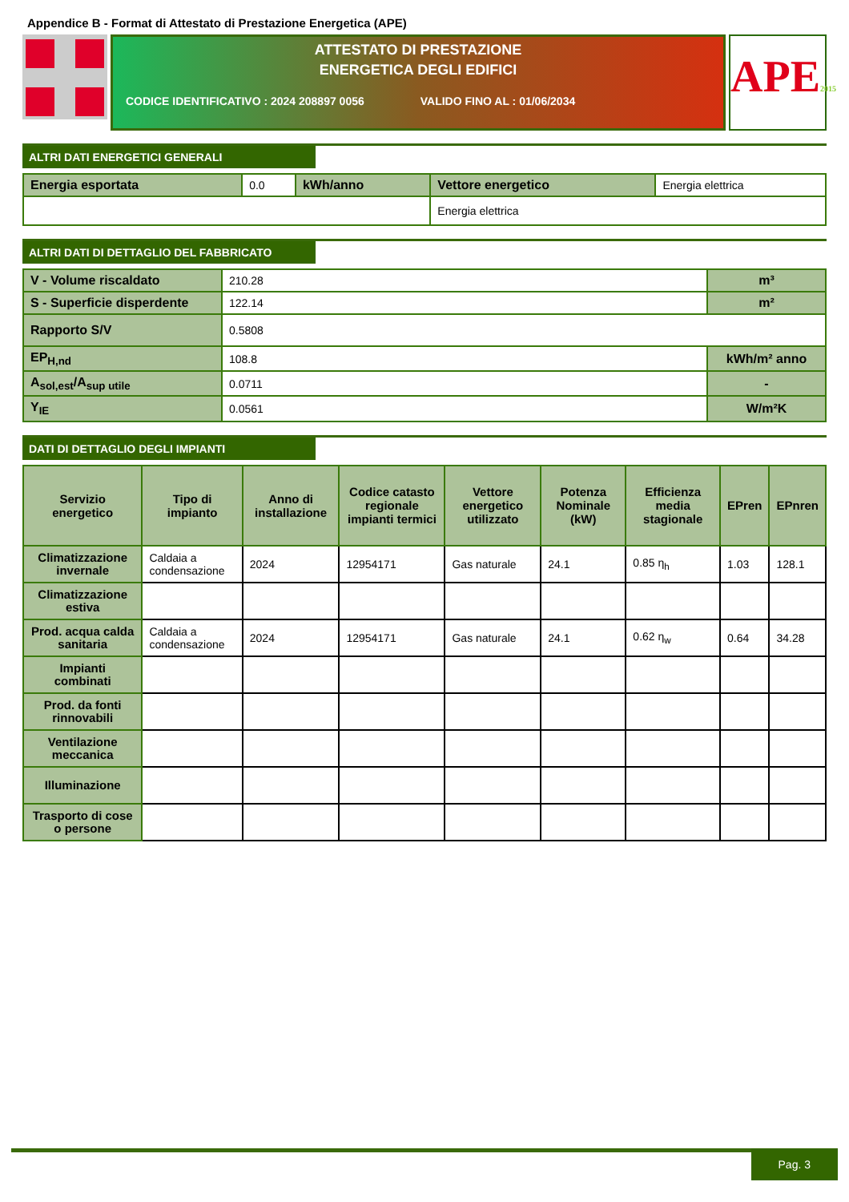Appendice B - Format di Attestato di Prestazione Energetica (APE)
ATTESTATO DI PRESTAZIONE
ENERGETICA DEGLI EDIFICI
CODICE IDENTIFICATIVO : 2024 208897 0056 VALIDO FINO AL : 01/06/2034
APE2015
ALTRI DATI ENERGETICI GENERALI
| Energia esportata | 0.0 | kWh/anno | Vettore energetico | Energia elettrica |
| | | | Energia elettrica | |
ALTRI DATI DI DETTAGLIO DEL FABBRICATO
| V - Volume riscaldato | 210.28 | m³ |
| S - Superficie disperdente | 122.14 | m² |
| Rapporto S/V | 0.5808 | |
| EP<sub>H,nd</sub> | 108.8 | kWh/m² anno |
| A<sub>sol,est</sub>/A<sub>sup utile</sub> | 0.0711 | - |
| Y<sub>IE</sub> | 0.0561 | W/m²K |
DATI DI DETTAGLIO DEGLI IMPIANTI
| Servizio energetico | Tipo di impianto | Anno di installazione | Codice catasto regionale impianti termici | Vettore energetico utilizzato | Potenza Nominale (kW) | Efficienza media stagionale | EPren | EPnren |
| --- | --- | --- | --- | --- | --- | --- | --- | --- |
| Climatizzazione invernale | Caldaia a condensazione | 2024 | 12954171 | Gas naturale | 24.1 | 0.85 η<sub>h</sub> | 1.03 | 128.1 |
| Climatizzazione estiva | | | | | | | | |
| Prod. acqua calda sanitaria | Caldaia a condensazione | 2024 | 12954171 | Gas naturale | 24.1 | 0.62 η<sub>w</sub> | 0.64 | 34.28 |
| Impianti combinati | | | | | | | | |
| Prod. da fonti rinnovabili | | | | | | | | |
| Ventilazione meccanica | | | | | | | | |
| Illuminazione | | | | | | | | |
| Trasporto di cose o persone | | | | | | | | |
Pag. 3